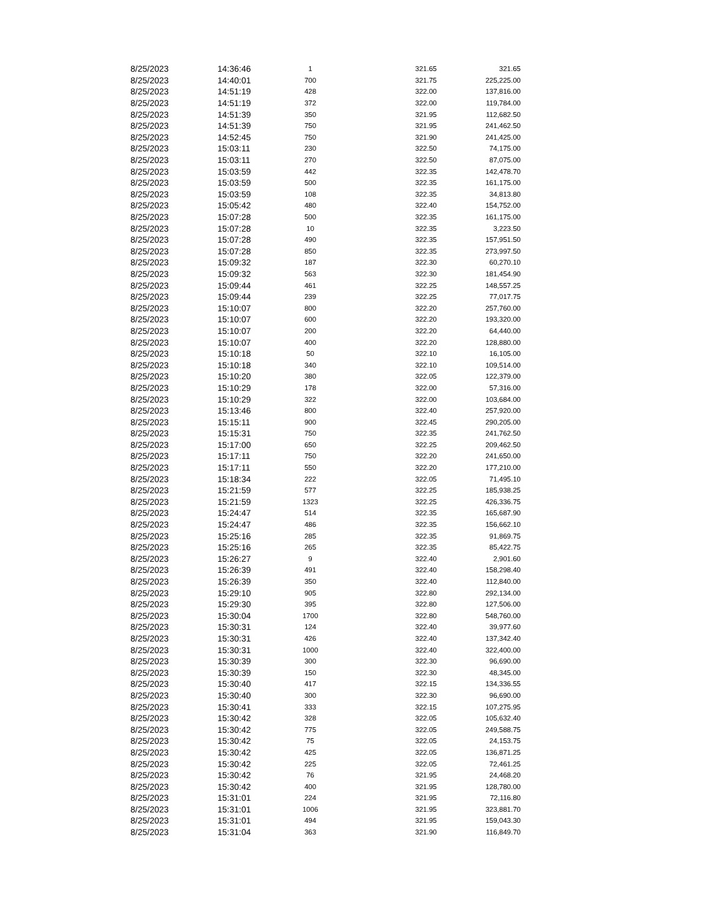| 8/25/2023 | 14:36:46 | 1 | 321.65 | 321.65 |
| 8/25/2023 | 14:40:01 | 700 | 321.75 | 225,225.00 |
| 8/25/2023 | 14:51:19 | 428 | 322.00 | 137,816.00 |
| 8/25/2023 | 14:51:19 | 372 | 322.00 | 119,784.00 |
| 8/25/2023 | 14:51:39 | 350 | 321.95 | 112,682.50 |
| 8/25/2023 | 14:51:39 | 750 | 321.95 | 241,462.50 |
| 8/25/2023 | 14:52:45 | 750 | 321.90 | 241,425.00 |
| 8/25/2023 | 15:03:11 | 230 | 322.50 | 74,175.00 |
| 8/25/2023 | 15:03:11 | 270 | 322.50 | 87,075.00 |
| 8/25/2023 | 15:03:59 | 442 | 322.35 | 142,478.70 |
| 8/25/2023 | 15:03:59 | 500 | 322.35 | 161,175.00 |
| 8/25/2023 | 15:03:59 | 108 | 322.35 | 34,813.80 |
| 8/25/2023 | 15:05:42 | 480 | 322.40 | 154,752.00 |
| 8/25/2023 | 15:07:28 | 500 | 322.35 | 161,175.00 |
| 8/25/2023 | 15:07:28 | 10 | 322.35 | 3,223.50 |
| 8/25/2023 | 15:07:28 | 490 | 322.35 | 157,951.50 |
| 8/25/2023 | 15:07:28 | 850 | 322.35 | 273,997.50 |
| 8/25/2023 | 15:09:32 | 187 | 322.30 | 60,270.10 |
| 8/25/2023 | 15:09:32 | 563 | 322.30 | 181,454.90 |
| 8/25/2023 | 15:09:44 | 461 | 322.25 | 148,557.25 |
| 8/25/2023 | 15:09:44 | 239 | 322.25 | 77,017.75 |
| 8/25/2023 | 15:10:07 | 800 | 322.20 | 257,760.00 |
| 8/25/2023 | 15:10:07 | 600 | 322.20 | 193,320.00 |
| 8/25/2023 | 15:10:07 | 200 | 322.20 | 64,440.00 |
| 8/25/2023 | 15:10:07 | 400 | 322.20 | 128,880.00 |
| 8/25/2023 | 15:10:18 | 50 | 322.10 | 16,105.00 |
| 8/25/2023 | 15:10:18 | 340 | 322.10 | 109,514.00 |
| 8/25/2023 | 15:10:20 | 380 | 322.05 | 122,379.00 |
| 8/25/2023 | 15:10:29 | 178 | 322.00 | 57,316.00 |
| 8/25/2023 | 15:10:29 | 322 | 322.00 | 103,684.00 |
| 8/25/2023 | 15:13:46 | 800 | 322.40 | 257,920.00 |
| 8/25/2023 | 15:15:11 | 900 | 322.45 | 290,205.00 |
| 8/25/2023 | 15:15:31 | 750 | 322.35 | 241,762.50 |
| 8/25/2023 | 15:17:00 | 650 | 322.25 | 209,462.50 |
| 8/25/2023 | 15:17:11 | 750 | 322.20 | 241,650.00 |
| 8/25/2023 | 15:17:11 | 550 | 322.20 | 177,210.00 |
| 8/25/2023 | 15:18:34 | 222 | 322.05 | 71,495.10 |
| 8/25/2023 | 15:21:59 | 577 | 322.25 | 185,938.25 |
| 8/25/2023 | 15:21:59 | 1323 | 322.25 | 426,336.75 |
| 8/25/2023 | 15:24:47 | 514 | 322.35 | 165,687.90 |
| 8/25/2023 | 15:24:47 | 486 | 322.35 | 156,662.10 |
| 8/25/2023 | 15:25:16 | 285 | 322.35 | 91,869.75 |
| 8/25/2023 | 15:25:16 | 265 | 322.35 | 85,422.75 |
| 8/25/2023 | 15:26:27 | 9 | 322.40 | 2,901.60 |
| 8/25/2023 | 15:26:39 | 491 | 322.40 | 158,298.40 |
| 8/25/2023 | 15:26:39 | 350 | 322.40 | 112,840.00 |
| 8/25/2023 | 15:29:10 | 905 | 322.80 | 292,134.00 |
| 8/25/2023 | 15:29:30 | 395 | 322.80 | 127,506.00 |
| 8/25/2023 | 15:30:04 | 1700 | 322.80 | 548,760.00 |
| 8/25/2023 | 15:30:31 | 124 | 322.40 | 39,977.60 |
| 8/25/2023 | 15:30:31 | 426 | 322.40 | 137,342.40 |
| 8/25/2023 | 15:30:31 | 1000 | 322.40 | 322,400.00 |
| 8/25/2023 | 15:30:39 | 300 | 322.30 | 96,690.00 |
| 8/25/2023 | 15:30:39 | 150 | 322.30 | 48,345.00 |
| 8/25/2023 | 15:30:40 | 417 | 322.15 | 134,336.55 |
| 8/25/2023 | 15:30:40 | 300 | 322.30 | 96,690.00 |
| 8/25/2023 | 15:30:41 | 333 | 322.15 | 107,275.95 |
| 8/25/2023 | 15:30:42 | 328 | 322.05 | 105,632.40 |
| 8/25/2023 | 15:30:42 | 775 | 322.05 | 249,588.75 |
| 8/25/2023 | 15:30:42 | 75 | 322.05 | 24,153.75 |
| 8/25/2023 | 15:30:42 | 425 | 322.05 | 136,871.25 |
| 8/25/2023 | 15:30:42 | 225 | 322.05 | 72,461.25 |
| 8/25/2023 | 15:30:42 | 76 | 321.95 | 24,468.20 |
| 8/25/2023 | 15:30:42 | 400 | 321.95 | 128,780.00 |
| 8/25/2023 | 15:31:01 | 224 | 321.95 | 72,116.80 |
| 8/25/2023 | 15:31:01 | 1006 | 321.95 | 323,881.70 |
| 8/25/2023 | 15:31:01 | 494 | 321.95 | 159,043.30 |
| 8/25/2023 | 15:31:04 | 363 | 321.90 | 116,849.70 |